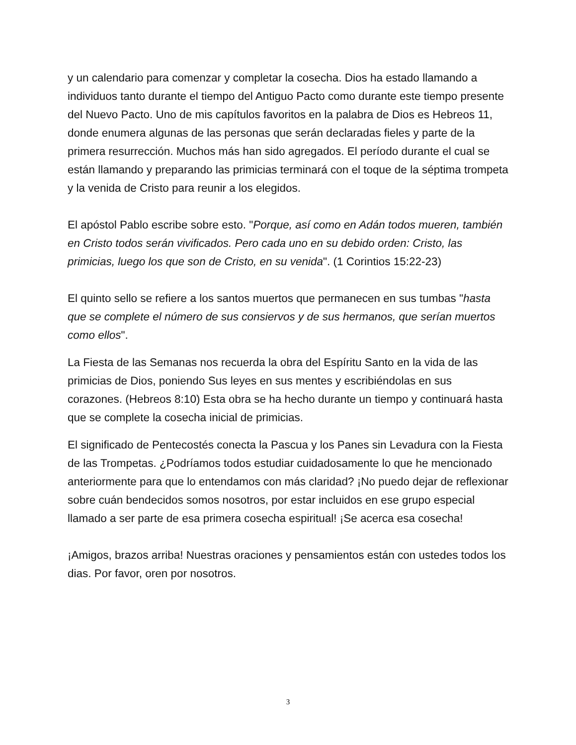y un calendario para comenzar y completar la cosecha. Dios ha estado llamando a individuos tanto durante el tiempo del Antiguo Pacto como durante este tiempo presente del Nuevo Pacto. Uno de mis capítulos favoritos en la palabra de Dios es Hebreos 11, donde enumera algunas de las personas que serán declaradas fieles y parte de la primera resurrección. Muchos más han sido agregados. El período durante el cual se están llamando y preparando las primicias terminará con el toque de la séptima trompeta y la venida de Cristo para reunir a los elegidos.
El apóstol Pablo escribe sobre esto. "Porque, así como en Adán todos mueren, también en Cristo todos serán vivificados. Pero cada uno en su debido orden: Cristo, las primicias, luego los que son de Cristo, en su venida". (1 Corintios 15:22-23)
El quinto sello se refiere a los santos muertos que permanecen en sus tumbas "hasta que se complete el número de sus consiervos y de sus hermanos, que serían muertos como ellos".
La Fiesta de las Semanas nos recuerda la obra del Espíritu Santo en la vida de las primicias de Dios, poniendo Sus leyes en sus mentes y escribiéndolas en sus corazones. (Hebreos 8:10) Esta obra se ha hecho durante un tiempo y continuará hasta que se complete la cosecha inicial de primicias.
El significado de Pentecostés conecta la Pascua y los Panes sin Levadura con la Fiesta de las Trompetas. ¿Podríamos todos estudiar cuidadosamente lo que he mencionado anteriormente para que lo entendamos con más claridad? ¡No puedo dejar de reflexionar sobre cuán bendecidos somos nosotros, por estar incluidos en ese grupo especial llamado a ser parte de esa primera cosecha espiritual! ¡Se acerca esa cosecha!
¡Amigos, brazos arriba! Nuestras oraciones y pensamientos están con ustedes todos los dias. Por favor, oren por nosotros.
3